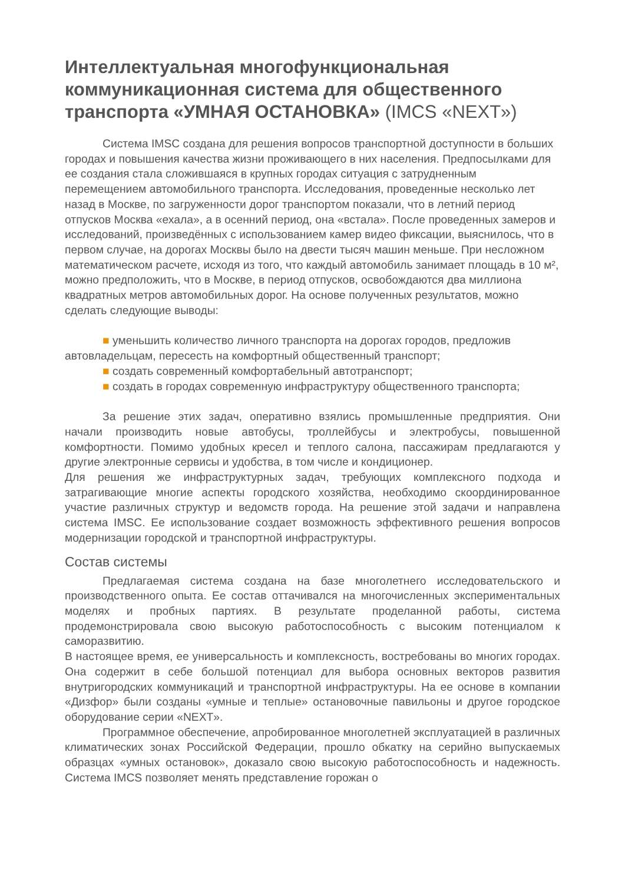Интеллектуальная многофункциональная коммуникационная система для общественного транспорта «УМНАЯ ОСТАНОВКА» (IMCS «NEXT»)
Система IMSC создана для решения вопросов транспортной доступности в больших городах и повышения качества жизни проживающего в них населения. Предпосылками для ее создания стала сложившаяся в крупных городах ситуация с затрудненным перемещением автомобильного транспорта. Исследования, проведенные несколько лет назад в Москве, по загруженности дорог транспортом показали, что в летний период отпусков Москва «ехала», а в осенний период, она «встала». После проведенных замеров и исследований, произведённых с использованием камер видео фиксации, выяснилось, что в первом случае, на дорогах Москвы было на двести тысяч машин меньше. При несложном математическом расчете, исходя из того, что каждый автомобиль занимает площадь в 10 м², можно предположить, что в Москве, в период отпусков, освобождаются два миллиона квадратных метров автомобильных дорог. На основе полученных результатов, можно сделать следующие выводы:
■ уменьшить количество личного транспорта на дорогах городов, предложив автовладельцам, пересесть на комфортный общественный транспорт;
■ создать современный комфортабельный автотранспорт;
■ создать в городах современную инфраструктуру общественного транспорта;
За решение этих задач, оперативно взялись промышленные предприятия. Они начали производить новые автобусы, троллейбусы и электробусы, повышенной комфортности. Помимо удобных кресел и теплого салона, пассажирам предлагаются у другие электронные сервисы и удобства, в том числе и кондиционер.
Для решения же инфраструктурных задач, требующих комплексного подхода и затрагивающие многие аспекты городского хозяйства, необходимо скоординированное участие различных структур и ведомств города. На решение этой задачи и направлена система IMSC. Ее использование создает возможность эффективного решения вопросов модернизации городской и транспортной инфраструктуры.
Состав системы
Предлагаемая система создана на базе многолетнего исследовательского и производственного опыта. Ее состав оттачивался на многочисленных экспериментальных моделях и пробных партиях. В результате проделанной работы, система продемонстрировала свою высокую работоспособность с высоким потенциалом к саморазвитию.
В настоящее время, ее универсальность и комплексность, востребованы во многих городах. Она содержит в себе большой потенциал для выбора основных векторов развития внутригородских коммуникаций и транспортной инфраструктуры. На ее основе в компании «Дизфор» были созданы «умные и теплые» остановочные павильоны и другое городское оборудование серии «NEXT».
Программное обеспечение, апробированное многолетней эксплуатацией в различных климатических зонах Российской Федерации, прошло обкатку на серийно выпускаемых образцах «умных остановок», доказало свою высокую работоспособность и надежность. Система IMCS позволяет менять представление горожан о